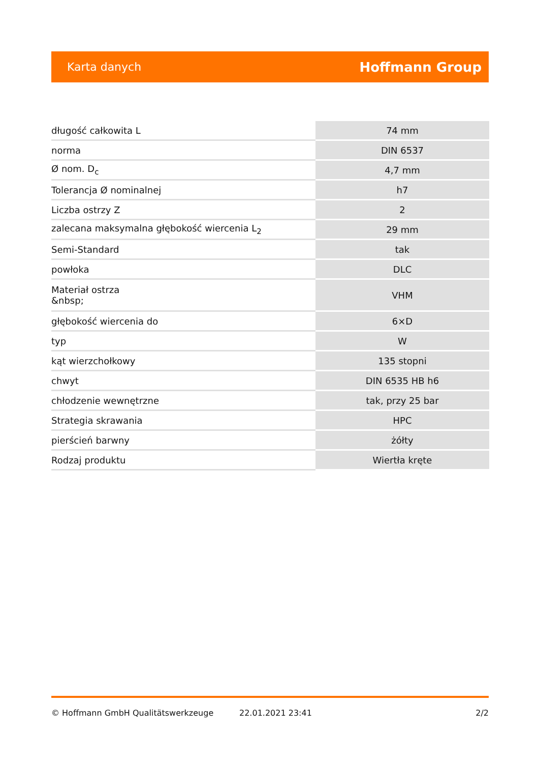Karta danych Hoffmann Group
| długość całkowita L | 74 mm |
| norma | DIN 6537 |
| Ø nom. D<sub>c</sub> | 4,7 mm |
| Tolerancja Ø nominalnej | h7 |
| Liczba ostrzy Z | 2 |
| zalecana maksymalna głębokość wiercenia L<sub>2</sub> | 29 mm |
| Semi-Standard | tak |
| powłoka | DLC |
| Materiał ostrza &nbsp; | VHM |
| głębokość wiercenia do | 6×D |
| typ | W |
| kąt wierzchołkowy | 135 stopni |
| chwyt | DIN 6535 HB h6 |
| chłodzenie wewnętrzne | tak, przy 25 bar |
| Strategia skrawania | HPC |
| pierścień barwny | żółty |
| Rodzaj produktu | Wiertła kręte |
© Hoffmann GmbH Qualitätswerkzeuge 22.01.2021 23:41 2/2